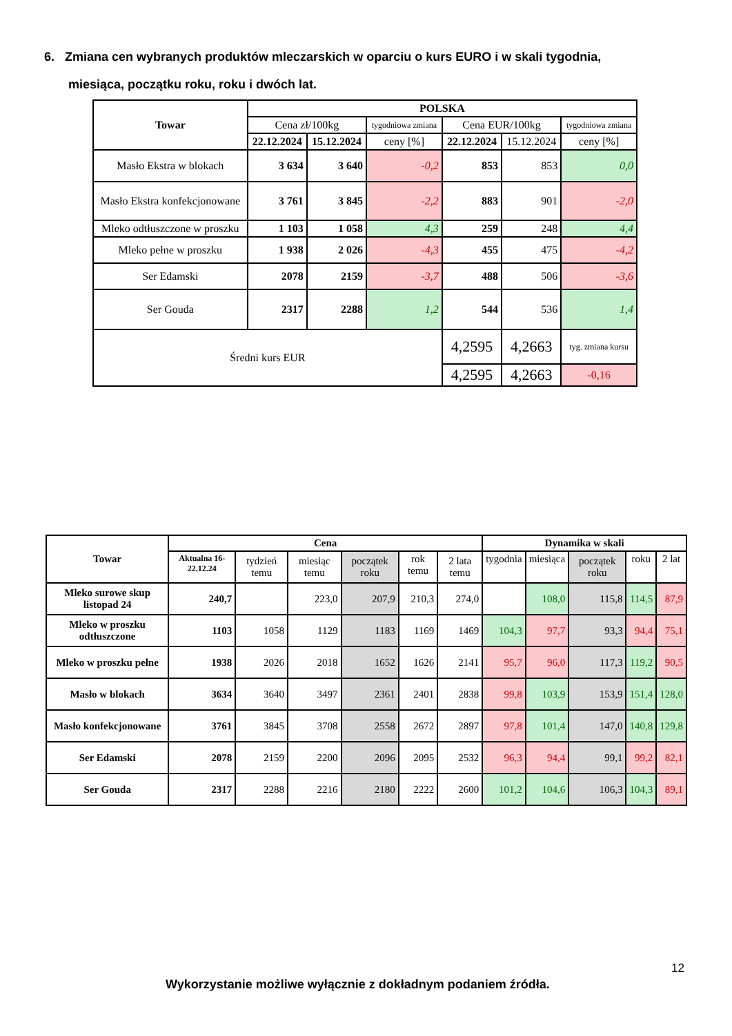6. Zmiana cen wybranych produktów mleczarskich w oparciu o kurs EURO i w skali tygodnia,
miesiąca, początku roku, roku i dwóch lat.
| Towar | POLSKA | | | | | |
| --- | --- | --- | --- | --- | --- | --- |
| | Cena zł/100kg | | tygodniowa zmiana | Cena EUR/100kg | | tygodniowa zmiana |
| | 22.12.2024 | 15.12.2024 | ceny [%] | 22.12.2024 | 15.12.2024 | ceny [%] |
| Masło Ekstra w blokach | 3 634 | 3 640 | -0,2 | 853 | 853 | 0,0 |
| Masło Ekstra konfekcjonowane | 3 761 | 3 845 | -2,2 | 883 | 901 | -2,0 |
| Mleko odtłuszczone w proszku | 1 103 | 1 058 | 4,3 | 259 | 248 | 4,4 |
| Mleko pełne w proszku | 1 938 | 2 026 | -4,3 | 455 | 475 | -4,2 |
| Ser Edamski | 2078 | 2159 | -3,7 | 488 | 506 | -3,6 |
| Ser Gouda | 2317 | 2288 | 1,2 | 544 | 536 | 1,4 |
| Średni kurs EUR | | | | 4,2595 | 4,2663 | tyg. zmiana kursu |
| | | | | 4,2595 | 4,2663 | -0,16 |
| Towar | Cena | | | | | | Dynamika w skali | | | | |
| --- | --- | --- | --- | --- | --- | --- | --- | --- | --- | --- | --- |
| | Aktualna 16-22.12.24 | tydzień temu | miesiąc temu | początek roku | rok temu | 2 lata temu | tygodnia | miesiąca | początek roku | roku | 2 lat |
| Mleko surowe skup listopad 24 | 240,7 | | 223,0 | 207,9 | 210,3 | 274,0 | | 108,0 | 115,8 | 114,5 | 87,9 |
| Mleko w proszku odtłuszczone | 1103 | 1058 | 1129 | 1183 | 1169 | 1469 | 104,3 | 97,7 | 93,3 | 94,4 | 75,1 |
| Mleko w proszku pełne | 1938 | 2026 | 2018 | 1652 | 1626 | 2141 | 95,7 | 96,0 | 117,3 | 119,2 | 90,5 |
| Masło w blokach | 3634 | 3640 | 3497 | 2361 | 2401 | 2838 | 99,8 | 103,9 | 153,9 | 151,4 | 128,0 |
| Masło konfekcjonowane | 3761 | 3845 | 3708 | 2558 | 2672 | 2897 | 97,8 | 101,4 | 147,0 | 140,8 | 129,8 |
| Ser Edamski | 2078 | 2159 | 2200 | 2096 | 2095 | 2532 | 96,3 | 94,4 | 99,1 | 99,2 | 82,1 |
| Ser Gouda | 2317 | 2288 | 2216 | 2180 | 2222 | 2600 | 101,2 | 104,6 | 106,3 | 104,3 | 89,1 |
12
Wykorzystanie możliwe wyłącznie z dokładnym podaniem źródła.